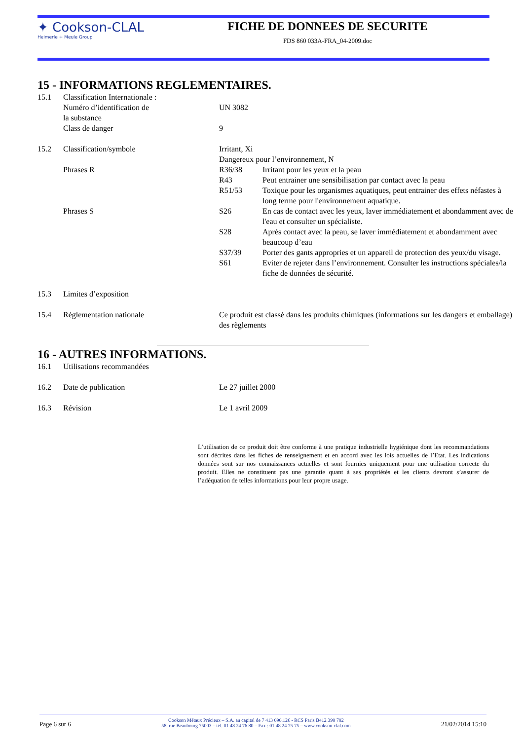✦ Cookson-CLAL
Heimerle + Meule Group
FICHE DE DONNEES DE SECURITE
FDS 860 033A-FRA_04-2009.doc
15 - INFORMATIONS REGLEMENTAIRES.
15.1 Classification Internationale :
Numéro d’identification de
la substance
UN 3082
Class de danger 9
15.2 Classification/symbole Irritant, Xi
Dangereux pour l’environnement, N
Phrases R R36/38 Irritant pour les yeux et la peau
R43 Peut entrainer une sensibilisation par contact avec la peau
R51/53 Toxique pour les organismes aquatiques, peut entrainer des effets néfastes à long terme pour l'environnement aquatique.
Phrases S S26 En cas de contact avec les yeux, laver immédiatement et abondamment avec de l'eau et consulter un spécialiste.
S28 Après contact avec la peau, se laver immédiatement et abondamment avec beaucoup d’eau
S37/39 Porter des gants appropries et un appareil de protection des yeux/du visage.
S61 Eviter de rejeter dans l’environnement. Consulter les instructions spéciales/la fiche de données de sécurité.
15.3 Limites d’exposition
15.4 Réglementation nationale Ce produit est classé dans les produits chimiques (informations sur les dangers et emballage) des règlements
16 - AUTRES INFORMATIONS.
16.1 Utilisations recommandées
16.2 Date de publication Le 27 juillet 2000
16.3 Révision Le 1 avril 2009
L’utilisation de ce produit doit être conforme à une pratique industrielle hygiénique dont les recommandations sont décrites dans les fiches de renseignement et en accord avec les lois actuelles de l’Etat. Les indications données sont sur nos connaissances actuelles et sont fournies uniquement pour une utilisation correcte du produit. Elles ne constituent pas une garantie quant à ses propriétés et les clients devront s’assurer de l’adéquation de telles informations pour leur propre usage.
Page 6 sur 6 Cookson Métaux Précieux – S.A. au capital de 7 413 696.12€ - RCS Paris B412 399 792
58, rue Beaubourg 75003 – tél. 01 48 24 76 80 – Fax : 01 48 24 75 75 – www.cookson-clal.com 21/02/2014 15:10